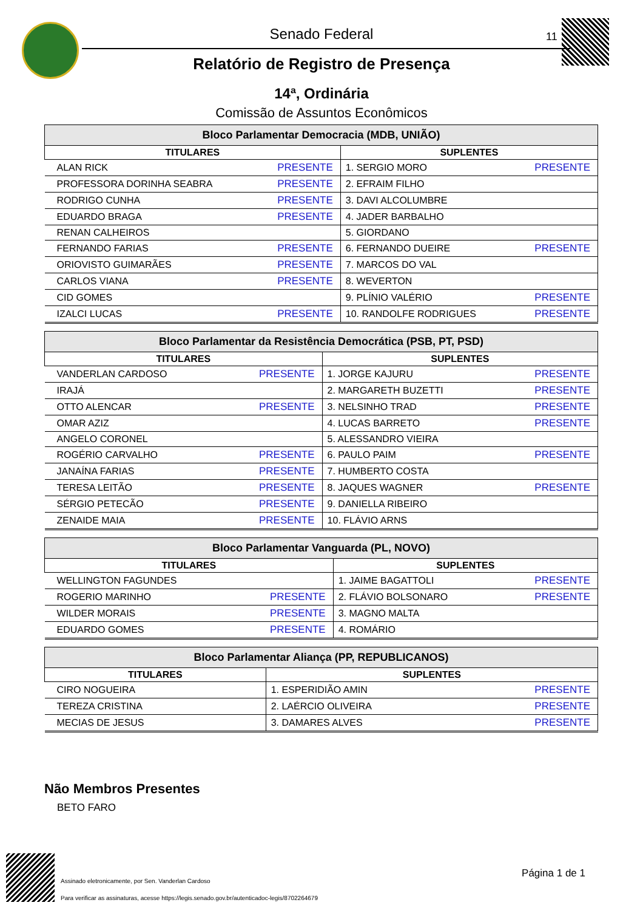Senado Federal 11
Relatório de Registro de Presença
14ª, Ordinária
Comissão de Assuntos Econômicos
| Bloco Parlamentar Democracia (MDB, UNIÃO) | | | |
| --- | --- | --- | --- |
| TITULARES | | SUPLENTES | |
| ALAN RICK | PRESENTE | 1. SERGIO MORO | PRESENTE |
| PROFESSORA DORINHA SEABRA | PRESENTE | 2. EFRAIM FILHO | |
| RODRIGO CUNHA | PRESENTE | 3. DAVI ALCOLUMBRE | |
| EDUARDO BRAGA | PRESENTE | 4. JADER BARBALHO | |
| RENAN CALHEIROS | | 5. GIORDANO | |
| FERNANDO FARIAS | PRESENTE | 6. FERNANDO DUEIRE | PRESENTE |
| ORIOVISTO GUIMARÃES | PRESENTE | 7. MARCOS DO VAL | |
| CARLOS VIANA | PRESENTE | 8. WEVERTON | |
| CID GOMES | | 9. PLÍNIO VALÉRIO | PRESENTE |
| IZALCI LUCAS | PRESENTE | 10. RANDOLFE RODRIGUES | PRESENTE |
| Bloco Parlamentar da Resistência Democrática (PSB, PT, PSD) | | | |
| --- | --- | --- | --- |
| TITULARES | | SUPLENTES | |
| VANDERLAN CARDOSO | PRESENTE | 1. JORGE KAJURU | PRESENTE |
| IRAJÁ | | 2. MARGARETH BUZETTI | PRESENTE |
| OTTO ALENCAR | PRESENTE | 3. NELSINHO TRAD | PRESENTE |
| OMAR AZIZ | | 4. LUCAS BARRETO | PRESENTE |
| ANGELO CORONEL | | 5. ALESSANDRO VIEIRA | |
| ROGÉRIO CARVALHO | PRESENTE | 6. PAULO PAIM | PRESENTE |
| JANAÍNA FARIAS | PRESENTE | 7. HUMBERTO COSTA | |
| TERESA LEITÃO | PRESENTE | 8. JAQUES WAGNER | PRESENTE |
| SÉRGIO PETECÃO | PRESENTE | 9. DANIELLA RIBEIRO | |
| ZENAIDE MAIA | PRESENTE | 10. FLÁVIO ARNS | |
| Bloco Parlamentar Vanguarda (PL, NOVO) | | | |
| --- | --- | --- | --- |
| TITULARES | | SUPLENTES | |
| WELLINGTON FAGUNDES | | 1. JAIME BAGATTOLI | PRESENTE |
| ROGERIO MARINHO | PRESENTE | 2. FLÁVIO BOLSONARO | PRESENTE |
| WILDER MORAIS | PRESENTE | 3. MAGNO MALTA | |
| EDUARDO GOMES | PRESENTE | 4. ROMÁRIO | |
| Bloco Parlamentar Aliança (PP, REPUBLICANOS) | | | |
| --- | --- | --- | --- |
| TITULARES | | SUPLENTES | |
| CIRO NOGUEIRA | | 1. ESPERIDIÃO AMIN | PRESENTE |
| TEREZA CRISTINA | | 2. LAÉRCIO OLIVEIRA | PRESENTE |
| MECIAS DE JESUS | | 3. DAMARES ALVES | PRESENTE |
Não Membros Presentes
BETO FARO
Assinado eletronicamente, por Sen. Vanderlan Cardoso
Para verificar as assinaturas, acesse https://legis.senado.gov.br/autenticadoc-legis/8702264679
Página 1 de 1